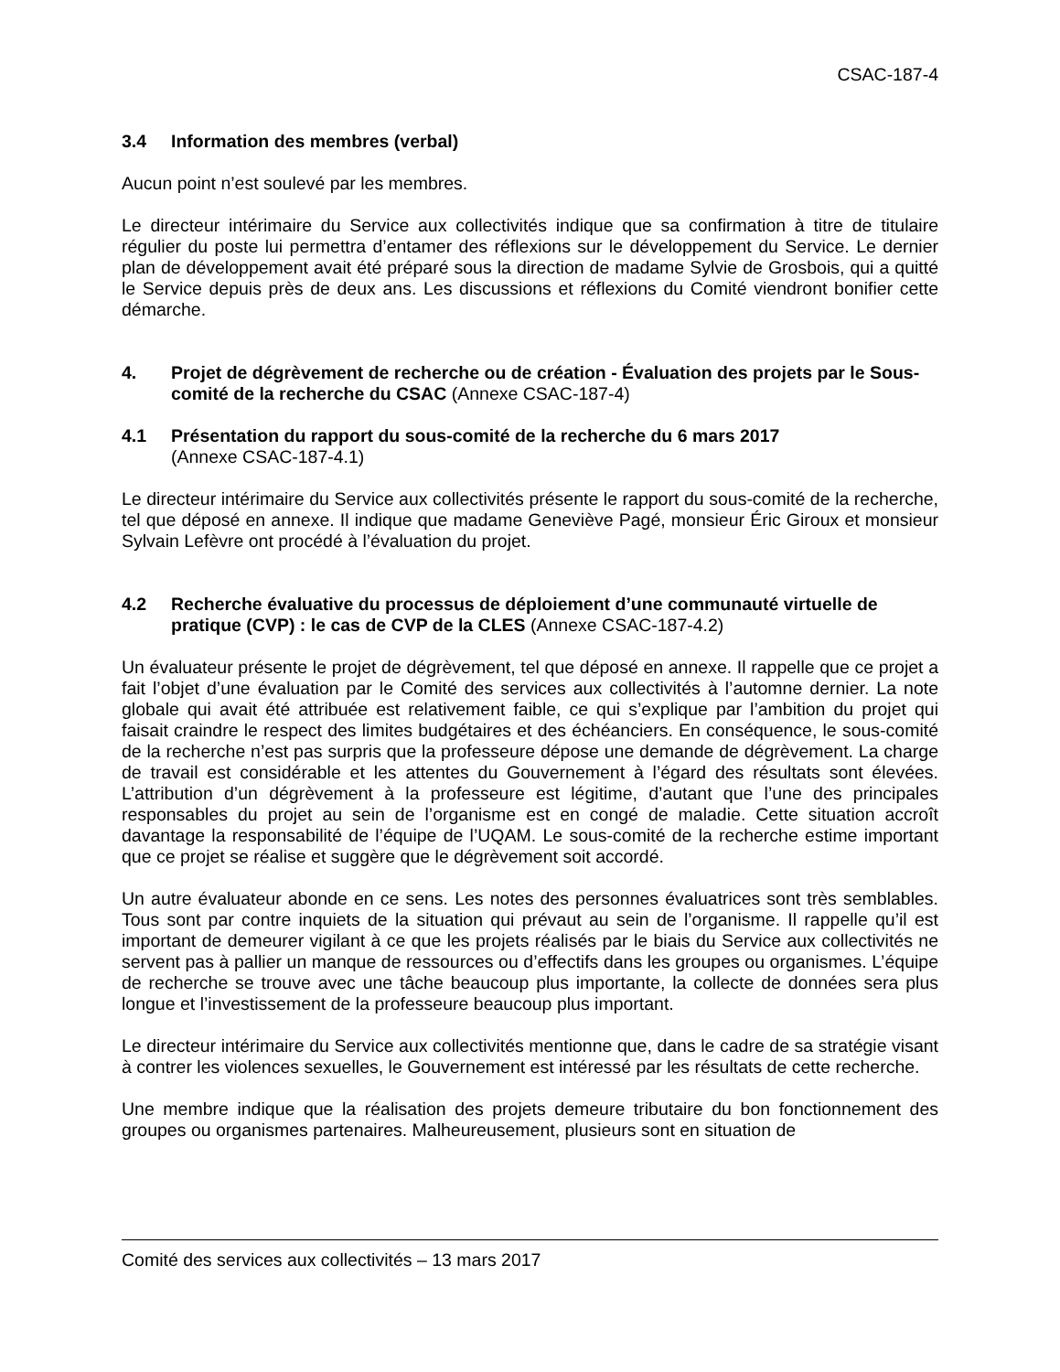CSAC-187-4
3.4 Information des membres (verbal)
Aucun point n’est soulevé par les membres.
Le directeur intérimaire du Service aux collectivités indique que sa confirmation à titre de titulaire régulier du poste lui permettra d’entamer des réflexions sur le développement du Service. Le dernier plan de développement avait été préparé sous la direction de madame Sylvie de Grosbois, qui a quitté le Service depuis près de deux ans. Les discussions et réflexions du Comité viendront bonifier cette démarche.
4. Projet de dégrèvement de recherche ou de création - Évaluation des projets par le Sous-comité de la recherche du CSAC (Annexe CSAC-187-4)
4.1 Présentation du rapport du sous-comité de la recherche du 6 mars 2017
(Annexe CSAC-187-4.1)
Le directeur intérimaire du Service aux collectivités présente le rapport du sous-comité de la recherche, tel que déposé en annexe. Il indique que madame Geneviève Pagé, monsieur Éric Giroux et monsieur Sylvain Lefèvre ont procédé à l’évaluation du projet.
4.2 Recherche évaluative du processus de déploiement d’une communauté virtuelle de pratique (CVP) : le cas de CVP de la CLES (Annexe CSAC-187-4.2)
Un évaluateur présente le projet de dégrèvement, tel que déposé en annexe. Il rappelle que ce projet a fait l’objet d’une évaluation par le Comité des services aux collectivités à l’automne dernier. La note globale qui avait été attribuée est relativement faible, ce qui s’explique par l’ambition du projet qui faisait craindre le respect des limites budgétaires et des échéanciers. En conséquence, le sous-comité de la recherche n’est pas surpris que la professeure dépose une demande de dégrèvement. La charge de travail est considérable et les attentes du Gouvernement à l’égard des résultats sont élevées. L’attribution d’un dégrèvement à la professeure est légitime, d’autant que l’une des principales responsables du projet au sein de l’organisme est en congé de maladie. Cette situation accroît davantage la responsabilité de l’équipe de l’UQAM. Le sous-comité de la recherche estime important que ce projet se réalise et suggère que le dégrèvement soit accordé.
Un autre évaluateur abonde en ce sens. Les notes des personnes évaluatrices sont très semblables. Tous sont par contre inquiets de la situation qui prévaut au sein de l’organisme. Il rappelle qu’il est important de demeurer vigilant à ce que les projets réalisés par le biais du Service aux collectivités ne servent pas à pallier un manque de ressources ou d’effectifs dans les groupes ou organismes. L’équipe de recherche se trouve avec une tâche beaucoup plus importante, la collecte de données sera plus longue et l’investissement de la professeure beaucoup plus important.
Le directeur intérimaire du Service aux collectivités mentionne que, dans le cadre de sa stratégie visant à contrer les violences sexuelles, le Gouvernement est intéressé par les résultats de cette recherche.
Une membre indique que la réalisation des projets demeure tributaire du bon fonctionnement des groupes ou organismes partenaires. Malheureusement, plusieurs sont en situation de
Comité des services aux collectivités – 13 mars 2017